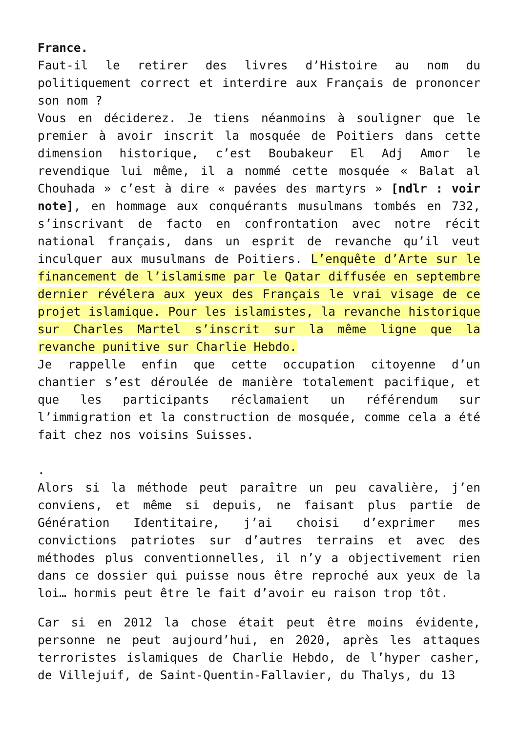France.
Faut-il le retirer des livres d’Histoire au nom du politiquement correct et interdire aux Français de prononcer son nom ?
Vous en déciderez. Je tiens néanmoins à souligner que le premier à avoir inscrit la mosquée de Poitiers dans cette dimension historique, c’est Boubakeur El Adj Amor le revendique lui même, il a nommé cette mosquée « Balat al Chouhada » c’est à dire « pavées des martyrs » [ndlr : voir note], en hommage aux conquérants musulmans tombés en 732, s’inscrivant de facto en confrontation avec notre récit national français, dans un esprit de revanche qu’il veut inculquer aux musulmans de Poitiers. L’enquête d’Arte sur le financement de l’islamisme par le Qatar diffusée en septembre dernier révélera aux yeux des Français le vrai visage de ce projet islamique. Pour les islamistes, la revanche historique sur Charles Martel s’inscrit sur la même ligne que la revanche punitive sur Charlie Hebdo.
Je rappelle enfin que cette occupation citoyenne d’un chantier s’est déroulée de manière totalement pacifique, et que les participants réclamaient un référendum sur l’immigration et la construction de mosquée, comme cela a été fait chez nos voisins Suisses.
.
Alors si la méthode peut paraître un peu cavalière, j’en conviens, et même si depuis, ne faisant plus partie de Génération Identitaire, j’ai choisi d’exprimer mes convictions patriotes sur d’autres terrains et avec des méthodes plus conventionnelles, il n’y a objectivement rien dans ce dossier qui puisse nous être reproché aux yeux de la loi… hormis peut être le fait d’avoir eu raison trop tôt.
Car si en 2012 la chose était peut être moins évidente, personne ne peut aujourd’hui, en 2020, après les attaques terroristes islamiques de Charlie Hebdo, de l’hyper casher, de Villejuif, de Saint-Quentin-Fallavier, du Thalys, du 13